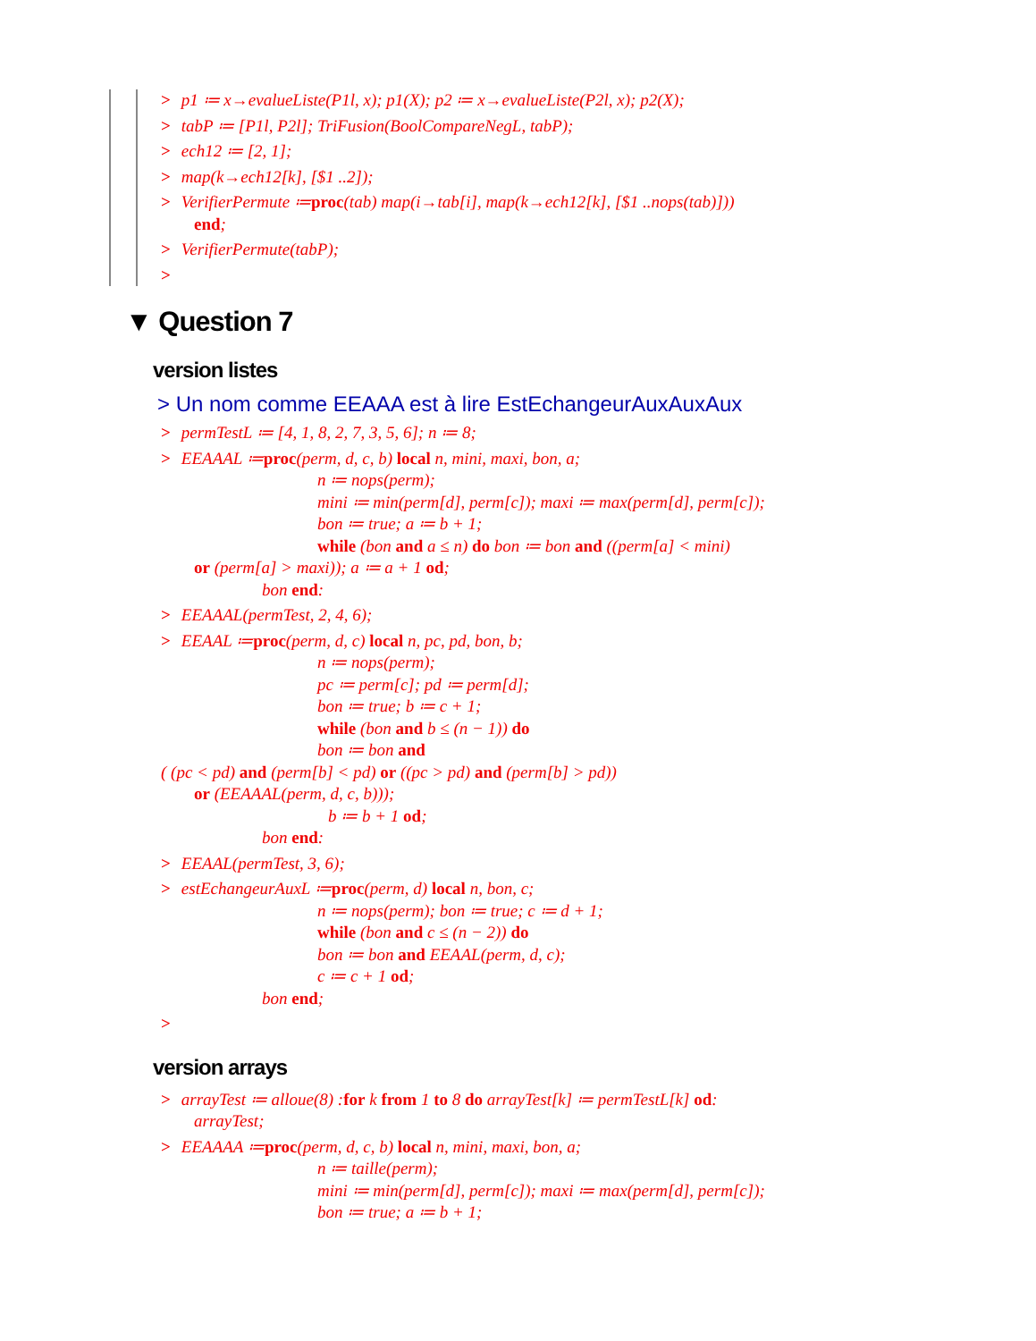> p1 ≔ x→evalueListe(P1l, x); p1(X); p2 ≔ x→evalueListe(P2l, x); p2(X);
> tabP ≔ [P1l, P2l]; TriFusion(BoolCompareNegL, tabP);
> ech12 ≔ [2, 1];
> map(k→ech12[k], [$1 ..2]);
> VerifierPermute ≔proc(tab) map(i→tab[i], map(k→ech12[k], [$1 ..nops(tab)]))
end;
> VerifierPermute(tabP);
>
▼ Question 7
version listes
> Un nom comme EEAAA est à lire EstEchangeurAuxAuxAux
> permTestL ≔ [4, 1, 8, 2, 7, 3, 5, 6]; n ≔ 8;
> EEAAAL ≔proc(perm, d, c, b) local n, mini, maxi, bon, a;
n ≔ nops(perm);
mini ≔ min(perm[d], perm[c]); maxi ≔ max(perm[d], perm[c]);
bon ≔ true; a ≔ b + 1;
while (bon and a ≤ n) do bon ≔ bon and ((perm[a] < mini)
or (perm[a] > maxi)); a ≔ a + 1 od;
bon end:
> EEAAAL(permTest, 2, 4, 6);
> EEAAL ≔proc(perm, d, c) local n, pc, pd, bon, b;
n ≔ nops(perm);
pc ≔ perm[c]; pd ≔ perm[d];
bon ≔ true; b ≔ c + 1;
while (bon and b ≤ (n − 1)) do
bon ≔ bon and
( (pc < pd) and (perm[b] < pd) or ((pc > pd) and (perm[b] > pd))
or (EEAAAL(perm, d, c, b)));
b ≔ b + 1 od;
bon end:
> EEAAL(permTest, 3, 6);
> estEchangeurAuxL ≔proc(perm, d) local n, bon, c;
n ≔ nops(perm); bon ≔ true; c ≔ d + 1;
while (bon and c ≤ (n − 2)) do
bon ≔ bon and EEAAL(perm, d, c);
c ≔ c + 1 od;
bon end;
>
version arrays
> arrayTest ≔ alloue(8) :for k from 1 to 8 do arrayTest[k] ≔ permTestL[k] od:
arrayTest;
> EEAAAA ≔proc(perm, d, c, b) local n, mini, maxi, bon, a;
n ≔ taille(perm);
mini ≔ min(perm[d], perm[c]); maxi ≔ max(perm[d], perm[c]);
bon ≔ true; a ≔ b + 1;